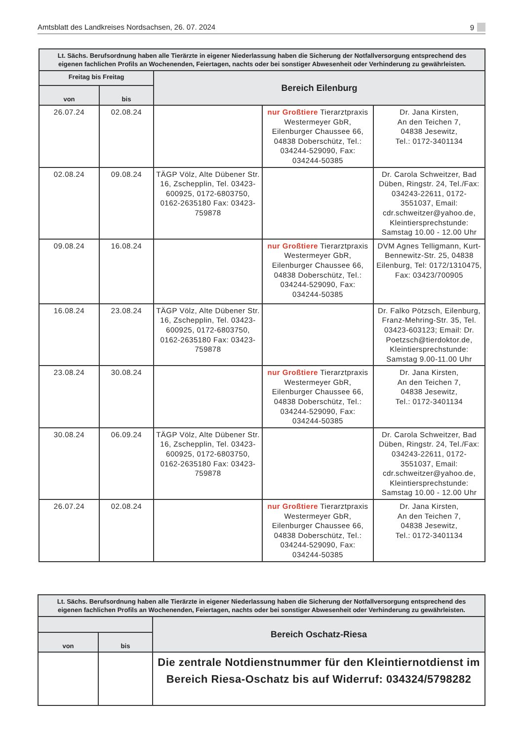Amtsblatt des Landkreises Nordsachsen, 26. 07. 2024 9
| Lt. Sächs. Berufsordnung haben alle Tierärzte in eigener Niederlassung haben die Sicherung der Notfallversorgung entsprechend des eigenen fachlichen Profils an Wochenenden, Feiertagen, nachts oder bei sonstiger Abwesenheit oder Verhinderung zu gewährleisten. | | | | |
| --- | --- | --- | --- | --- |
| Freitag bis Freitag | | Bereich Eilenburg | | |
| von | bis | | | |
| 26.07.24 | 02.08.24 | | nur Großtiere Tierarztpraxis Westermeyer GbR, Eilenburger Chaussee 66, 04838 Doberschütz, Tel.: 034244-529090, Fax: 034244-50385 | Dr. Jana Kirsten, An den Teichen 7, 04838 Jesewitz, Tel.: 0172-3401134 |
| 02.08.24 | 09.08.24 | TÄGP Völz, Alte Dübener Str. 16, Zschepplin, Tel. 03423-600925, 0172-6803750, 0162-2635180 Fax: 03423-759878 | | Dr. Carola Schweitzer, Bad Düben, Ringstr. 24, Tel./Fax: 034243-22611, 0172-3551037, Email: cdr.schweitzer@yahoo.de, Kleintiersprechstunde: Samstag 10.00 - 12.00 Uhr |
| 09.08.24 | 16.08.24 | | nur Großtiere Tierarztpraxis Westermeyer GbR, Eilenburger Chaussee 66, 04838 Doberschütz, Tel.: 034244-529090, Fax: 034244-50385 | DVM Agnes Telligmann, Kurt-Bennewitz-Str. 25, 04838 Eilenburg, Tel: 0172/1310475, Fax: 03423/700905 |
| 16.08.24 | 23.08.24 | TÄGP Völz, Alte Dübener Str. 16, Zschepplin, Tel. 03423-600925, 0172-6803750, 0162-2635180 Fax: 03423-759878 | | Dr. Falko Pötzsch, Eilenburg, Franz-Mehring-Str. 35, Tel. 03423-603123; Email: Dr. Poetzsch@tierdoktor.de, Kleintiersprechstunde: Samstag 9.00-11.00 Uhr |
| 23.08.24 | 30.08.24 | | nur Großtiere Tierarztpraxis Westermeyer GbR, Eilenburger Chaussee 66, 04838 Doberschütz, Tel.: 034244-529090, Fax: 034244-50385 | Dr. Jana Kirsten, An den Teichen 7, 04838 Jesewitz, Tel.: 0172-3401134 |
| 30.08.24 | 06.09.24 | TÄGP Völz, Alte Dübener Str. 16, Zschepplin, Tel. 03423-600925, 0172-6803750, 0162-2635180 Fax: 03423-759878 | | Dr. Carola Schweitzer, Bad Düben, Ringstr. 24, Tel./Fax: 034243-22611, 0172-3551037, Email: cdr.schweitzer@yahoo.de, Kleintiersprechstunde: Samstag 10.00 - 12.00 Uhr |
| 26.07.24 | 02.08.24 | | nur Großtiere Tierarztpraxis Westermeyer GbR, Eilenburger Chaussee 66, 04838 Doberschütz, Tel.: 034244-529090, Fax: 034244-50385 | Dr. Jana Kirsten, An den Teichen 7, 04838 Jesewitz, Tel.: 0172-3401134 |
| Lt. Sächs. Berufsordnung haben alle Tierärzte in eigener Niederlassung haben die Sicherung der Notfallversorgung entsprechend des eigenen fachlichen Profils an Wochenenden, Feiertagen, nachts oder bei sonstiger Abwesenheit oder Verhinderung zu gewährleisten. | | |
| --- | --- | --- |
| | | Bereich Oschatz-Riesa |
| von | bis | |
| | | Die zentrale Notdienstnummer für den Kleintiernotdienst im Bereich Riesa-Oschatz bis auf Widerruf: 034324/5798282 |